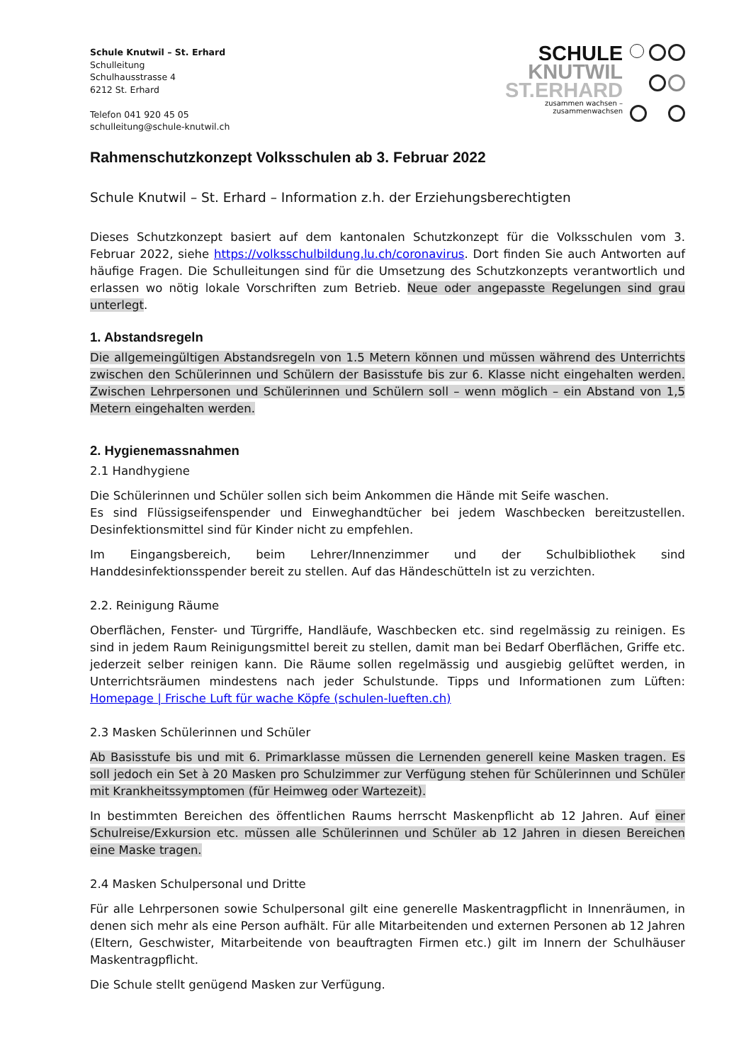Schule Knutwil – St. Erhard
Schulleitung
Schulhausstrasse 4
6212 St. Erhard
Telefon 041 920 45 05
schulleitung@schule-knutwil.ch
SCHULE
KNUTWIL
ST.ERHARD
zusammen wachsen –
zusammenwachsen
Rahmenschutzkonzept Volksschulen ab 3. Februar 2022
Schule Knutwil – St. Erhard – Information z.h. der Erziehungsberechtigten
Dieses Schutzkonzept basiert auf dem kantonalen Schutzkonzept für die Volksschulen vom 3. Februar 2022, siehe https://volksschulbildung.lu.ch/coronavirus. Dort finden Sie auch Antworten auf häufige Fragen. Die Schulleitungen sind für die Umsetzung des Schutzkonzepts verantwortlich und erlassen wo nötig lokale Vorschriften zum Betrieb. Neue oder angepasste Regelungen sind grau unterlegt.
1. Abstandsregeln
Die allgemeingültigen Abstandsregeln von 1.5 Metern können und müssen während des Unterrichts zwischen den Schülerinnen und Schülern der Basisstufe bis zur 6. Klasse nicht eingehalten werden. Zwischen Lehrpersonen und Schülerinnen und Schülern soll – wenn möglich – ein Abstand von 1,5 Metern eingehalten werden.
2. Hygienemassnahmen
2.1 Handhygiene
Die Schülerinnen und Schüler sollen sich beim Ankommen die Hände mit Seife waschen.
Es sind Flüssigseifenspender und Einweghandtücher bei jedem Waschbecken bereitzustellen. Desinfektionsmittel sind für Kinder nicht zu empfehlen.
Im Eingangsbereich, beim Lehrer/Innenzimmer und der Schulbibliothek sind Handdesinfektionsspender bereit zu stellen. Auf das Händeschütteln ist zu verzichten.
2.2. Reinigung Räume
Oberflächen, Fenster- und Türgriffe, Handläufe, Waschbecken etc. sind regelmässig zu reinigen. Es sind in jedem Raum Reinigungsmittel bereit zu stellen, damit man bei Bedarf Oberflächen, Griffe etc. jederzeit selber reinigen kann. Die Räume sollen regelmässig und ausgiebig gelüftet werden, in Unterrichtsräumen mindestens nach jeder Schulstunde. Tipps und Informationen zum Lüften: Homepage | Frische Luft für wache Köpfe (schulen-lueften.ch)
2.3 Masken Schülerinnen und Schüler
Ab Basisstufe bis und mit 6. Primarklasse müssen die Lernenden generell keine Masken tragen. Es soll jedoch ein Set à 20 Masken pro Schulzimmer zur Verfügung stehen für Schülerinnen und Schüler mit Krankheitssymptomen (für Heimweg oder Wartezeit).
In bestimmten Bereichen des öffentlichen Raums herrscht Maskenpflicht ab 12 Jahren. Auf einer Schulreise/Exkursion etc. müssen alle Schülerinnen und Schüler ab 12 Jahren in diesen Bereichen eine Maske tragen.
2.4 Masken Schulpersonal und Dritte
Für alle Lehrpersonen sowie Schulpersonal gilt eine generelle Maskentragpflicht in Innenräumen, in denen sich mehr als eine Person aufhält. Für alle Mitarbeitenden und externen Personen ab 12 Jahren (Eltern, Geschwister, Mitarbeitende von beauftragten Firmen etc.) gilt im Innern der Schulhäuser Maskentragpflicht.
Die Schule stellt genügend Masken zur Verfügung.